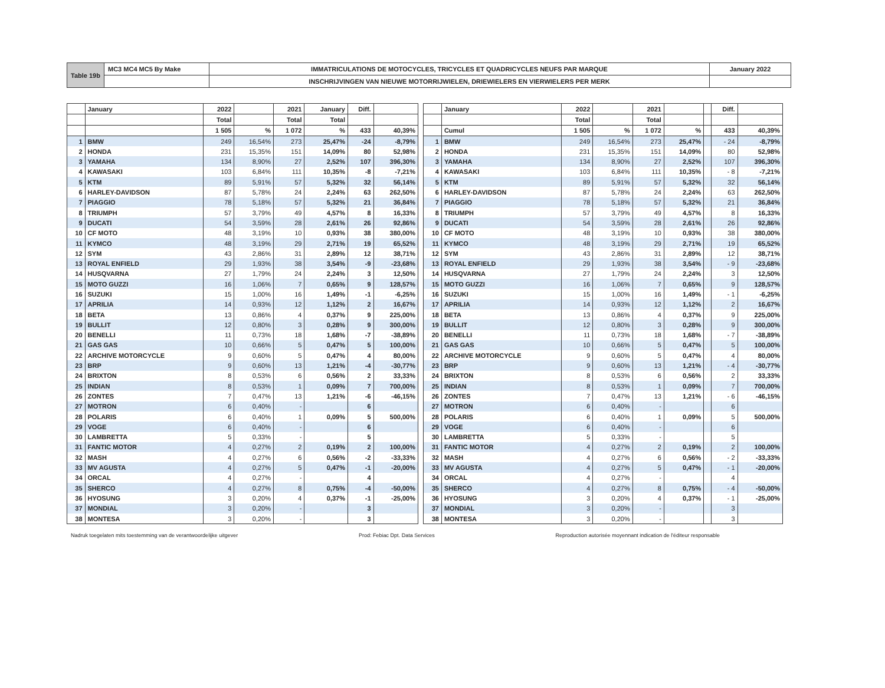| Table 19b | MC3 MC4 MC5 By Make | IMMATRICULATIONS DE MOTOCYCLES, TRICYCLES ET QUADRICYCLES NEUFS PAR MARQUE | January 2022 |
| | | INSCHRIJVINGEN VAN NIEUWE MOTORRIJWIELEN, DRIEWIELERS EN VIERWIELERS PER MERK | |
| | January | 2022 | | 2021 | January | Diff. | |
| | | Total | | Total | Total | | |
| | | 1 505 | % | 1 072 | % | 433 | 40,39% |
| 1 | BMW | 249 | 16,54% | 273 | 25,47% | -24 | -8,79% |
| 2 | HONDA | 231 | 15,35% | 151 | 14,09% | 80 | 52,98% |
| 3 | YAMAHA | 134 | 8,90% | 27 | 2,52% | 107 | 396,30% |
| 4 | KAWASAKI | 103 | 6,84% | 111 | 10,35% | -8 | -7,21% |
| 5 | KTM | 89 | 5,91% | 57 | 5,32% | 32 | 56,14% |
| 6 | HARLEY-DAVIDSON | 87 | 5,78% | 24 | 2,24% | 63 | 262,50% |
| 7 | PIAGGIO | 78 | 5,18% | 57 | 5,32% | 21 | 36,84% |
| 8 | TRIUMPH | 57 | 3,79% | 49 | 4,57% | 8 | 16,33% |
| 9 | DUCATI | 54 | 3,59% | 28 | 2,61% | 26 | 92,86% |
| 10 | CF MOTO | 48 | 3,19% | 10 | 0,93% | 38 | 380,00% |
| 11 | KYMCO | 48 | 3,19% | 29 | 2,71% | 19 | 65,52% |
| 12 | SYM | 43 | 2,86% | 31 | 2,89% | 12 | 38,71% |
| 13 | ROYAL ENFIELD | 29 | 1,93% | 38 | 3,54% | -9 | -23,68% |
| 14 | HUSQVARNA | 27 | 1,79% | 24 | 2,24% | 3 | 12,50% |
| 15 | MOTO GUZZI | 16 | 1,06% | 7 | 0,65% | 9 | 128,57% |
| 16 | SUZUKI | 15 | 1,00% | 16 | 1,49% | -1 | -6,25% |
| 17 | APRILIA | 14 | 0,93% | 12 | 1,12% | 2 | 16,67% |
| 18 | BETA | 13 | 0,86% | 4 | 0,37% | 9 | 225,00% |
| 19 | BULLIT | 12 | 0,80% | 3 | 0,28% | 9 | 300,00% |
| 20 | BENELLI | 11 | 0,73% | 18 | 1,68% | -7 | -38,89% |
| 21 | GAS GAS | 10 | 0,66% | 5 | 0,47% | 5 | 100,00% |
| 22 | ARCHIVE MOTORCYCLE | 9 | 0,60% | 5 | 0,47% | 4 | 80,00% |
| 23 | BRP | 9 | 0,60% | 13 | 1,21% | -4 | -30,77% |
| 24 | BRIXTON | 8 | 0,53% | 6 | 0,56% | 2 | 33,33% |
| 25 | INDIAN | 8 | 0,53% | 1 | 0,09% | 7 | 700,00% |
| 26 | ZONTES | 7 | 0,47% | 13 | 1,21% | -6 | -46,15% |
| 27 | MOTRON | 6 | 0,40% | - | | 6 | |
| 28 | POLARIS | 6 | 0,40% | 1 | 0,09% | 5 | 500,00% |
| 29 | VOGE | 6 | 0,40% | - | | 6 | |
| 30 | LAMBRETTA | 5 | 0,33% | - | | 5 | |
| 31 | FANTIC MOTOR | 4 | 0,27% | 2 | 0,19% | 2 | 100,00% |
| 32 | MASH | 4 | 0,27% | 6 | 0,56% | -2 | -33,33% |
| 33 | MV AGUSTA | 4 | 0,27% | 5 | 0,47% | -1 | -20,00% |
| 34 | ORCAL | 4 | 0,27% | - | | 4 | |
| 35 | SHERCO | 4 | 0,27% | 8 | 0,75% | -4 | -50,00% |
| 36 | HYOSUNG | 3 | 0,20% | 4 | 0,37% | -1 | -25,00% |
| 37 | MONDIAL | 3 | 0,20% | - | | 3 | |
| 38 | MONTESA | 3 | 0,20% | - | | 3 | |
| | January | 2022 | | 2021 | | | Diff. | |
| | | Total | | Total | | | | |
| | Cumul | 1 505 | % | 1 072 | % | | 433 | 40,39% |
| 1 | BMW | 249 | 16,54% | 273 | 25,47% | | - 24 | -8,79% |
| 2 | HONDA | 231 | 15,35% | 151 | 14,09% | | 80 | 52,98% |
| 3 | YAMAHA | 134 | 8,90% | 27 | 2,52% | | 107 | 396,30% |
| 4 | KAWASAKI | 103 | 6,84% | 111 | 10,35% | | - 8 | -7,21% |
| 5 | KTM | 89 | 5,91% | 57 | 5,32% | | 32 | 56,14% |
| 6 | HARLEY-DAVIDSON | 87 | 5,78% | 24 | 2,24% | | 63 | 262,50% |
| 7 | PIAGGIO | 78 | 5,18% | 57 | 5,32% | | 21 | 36,84% |
| 8 | TRIUMPH | 57 | 3,79% | 49 | 4,57% | | 8 | 16,33% |
| 9 | DUCATI | 54 | 3,59% | 28 | 2,61% | | 26 | 92,86% |
| 10 | CF MOTO | 48 | 3,19% | 10 | 0,93% | | 38 | 380,00% |
| 11 | KYMCO | 48 | 3,19% | 29 | 2,71% | | 19 | 65,52% |
| 12 | SYM | 43 | 2,86% | 31 | 2,89% | | 12 | 38,71% |
| 13 | ROYAL ENFIELD | 29 | 1,93% | 38 | 3,54% | | - 9 | -23,68% |
| 14 | HUSQVARNA | 27 | 1,79% | 24 | 2,24% | | 3 | 12,50% |
| 15 | MOTO GUZZI | 16 | 1,06% | 7 | 0,65% | | 9 | 128,57% |
| 16 | SUZUKI | 15 | 1,00% | 16 | 1,49% | | - 1 | -6,25% |
| 17 | APRILIA | 14 | 0,93% | 12 | 1,12% | | 2 | 16,67% |
| 18 | BETA | 13 | 0,86% | 4 | 0,37% | | 9 | 225,00% |
| 19 | BULLIT | 12 | 0,80% | 3 | 0,28% | | 9 | 300,00% |
| 20 | BENELLI | 11 | 0,73% | 18 | 1,68% | | - 7 | -38,89% |
| 21 | GAS GAS | 10 | 0,66% | 5 | 0,47% | | 5 | 100,00% |
| 22 | ARCHIVE MOTORCYCLE | 9 | 0,60% | 5 | 0,47% | | 4 | 80,00% |
| 23 | BRP | 9 | 0,60% | 13 | 1,21% | | - 4 | -30,77% |
| 24 | BRIXTON | 8 | 0,53% | 6 | 0,56% | | 2 | 33,33% |
| 25 | INDIAN | 8 | 0,53% | 1 | 0,09% | | 7 | 700,00% |
| 26 | ZONTES | 7 | 0,47% | 13 | 1,21% | | - 6 | -46,15% |
| 27 | MOTRON | 6 | 0,40% | - | | | 6 | |
| 28 | POLARIS | 6 | 0,40% | 1 | 0,09% | | 5 | 500,00% |
| 29 | VOGE | 6 | 0,40% | - | | | 6 | |
| 30 | LAMBRETTA | 5 | 0,33% | - | | | 5 | |
| 31 | FANTIC MOTOR | 4 | 0,27% | 2 | 0,19% | | 2 | 100,00% |
| 32 | MASH | 4 | 0,27% | 6 | 0,56% | | - 2 | -33,33% |
| 33 | MV AGUSTA | 4 | 0,27% | 5 | 0,47% | | - 1 | -20,00% |
| 34 | ORCAL | 4 | 0,27% | - | | | 4 | |
| 35 | SHERCO | 4 | 0,27% | 8 | 0,75% | | - 4 | -50,00% |
| 36 | HYOSUNG | 3 | 0,20% | 4 | 0,37% | | - 1 | -25,00% |
| 37 | MONDIAL | 3 | 0,20% | - | | | 3 | |
| 38 | MONTESA | 3 | 0,20% | - | | | 3 | |
Nadruk toegelaten mits toestemming van de verantwoordelijke uitgever Prod: Febiac Dpt. Data Services Reproduction autorisée moyennant indication de l'éditeur responsable